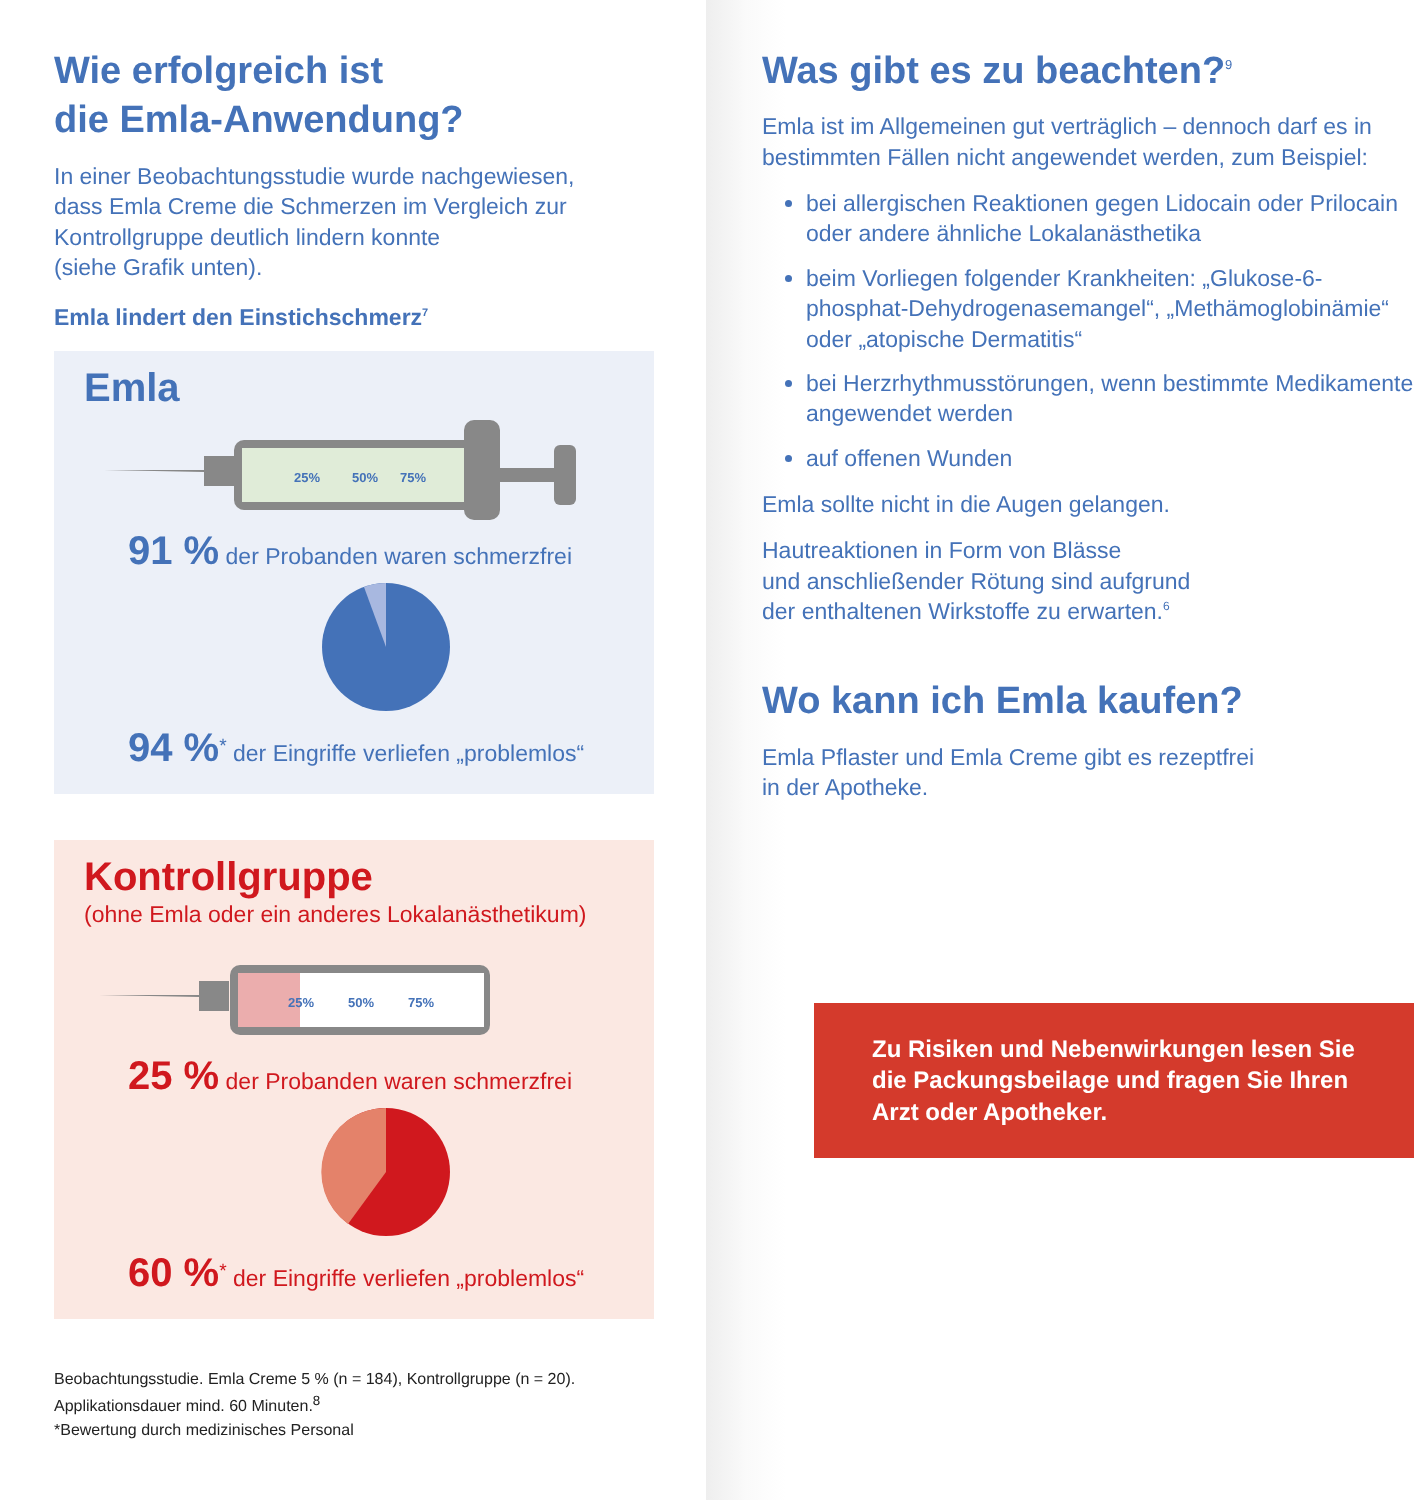Wie erfolgreich ist
die Emla-Anwendung?
In einer Beobachtungsstudie wurde nachgewiesen,
dass Emla Creme die Schmerzen im Vergleich zur
Kontrollgruppe deutlich lindern konnte
(siehe Grafik unten).
Emla lindert den Einstichschmerz<sup>7</sup>
Emla
25%
50%
75%
91 % der Probanden waren schmerzfrei
94 %<sup>*</sup> der Eingriffe verliefen „problemlos“
Kontrollgruppe
(ohne Emla oder ein anderes Lokalanästhetikum)
25%
50%
75%
25 % der Probanden waren schmerzfrei
60 %<sup>*</sup> der Eingriffe verliefen „problemlos“
Beobachtungsstudie. Emla Creme 5 % (n = 184), Kontrollgruppe (n = 20).
Applikationsdauer mind. 60 Minuten.<sup>8</sup>
*Bewertung durch medizinisches Personal
Was gibt es zu beachten?<sup>9</sup>
Emla ist im Allgemeinen gut verträglich – dennoch darf es in bestimmten Fällen nicht angewendet werden, zum Beispiel:
bei allergischen Reaktionen gegen Lidocain oder Prilocain oder andere ähnliche Lokalanästhetika
beim Vorliegen folgender Krankheiten: „Glukose-6-phosphat-Dehydrogenasemangel“, „Methämoglobinämie“ oder „atopische Dermatitis“
bei Herzrhythmusstörungen, wenn bestimmte Medikamente angewendet werden
auf offenen Wunden
Emla sollte nicht in die Augen gelangen.
Hautreaktionen in Form von Blässe
und anschließender Rötung sind aufgrund
der enthaltenen Wirkstoffe zu erwarten.<sup>6</sup>
Wo kann ich Emla kaufen?
Emla Pflaster und Emla Creme gibt es rezeptfrei
in der Apotheke.
Zu Risiken und Nebenwirkungen lesen Sie die Packungsbeilage und fragen Sie Ihren Arzt oder Apotheker.